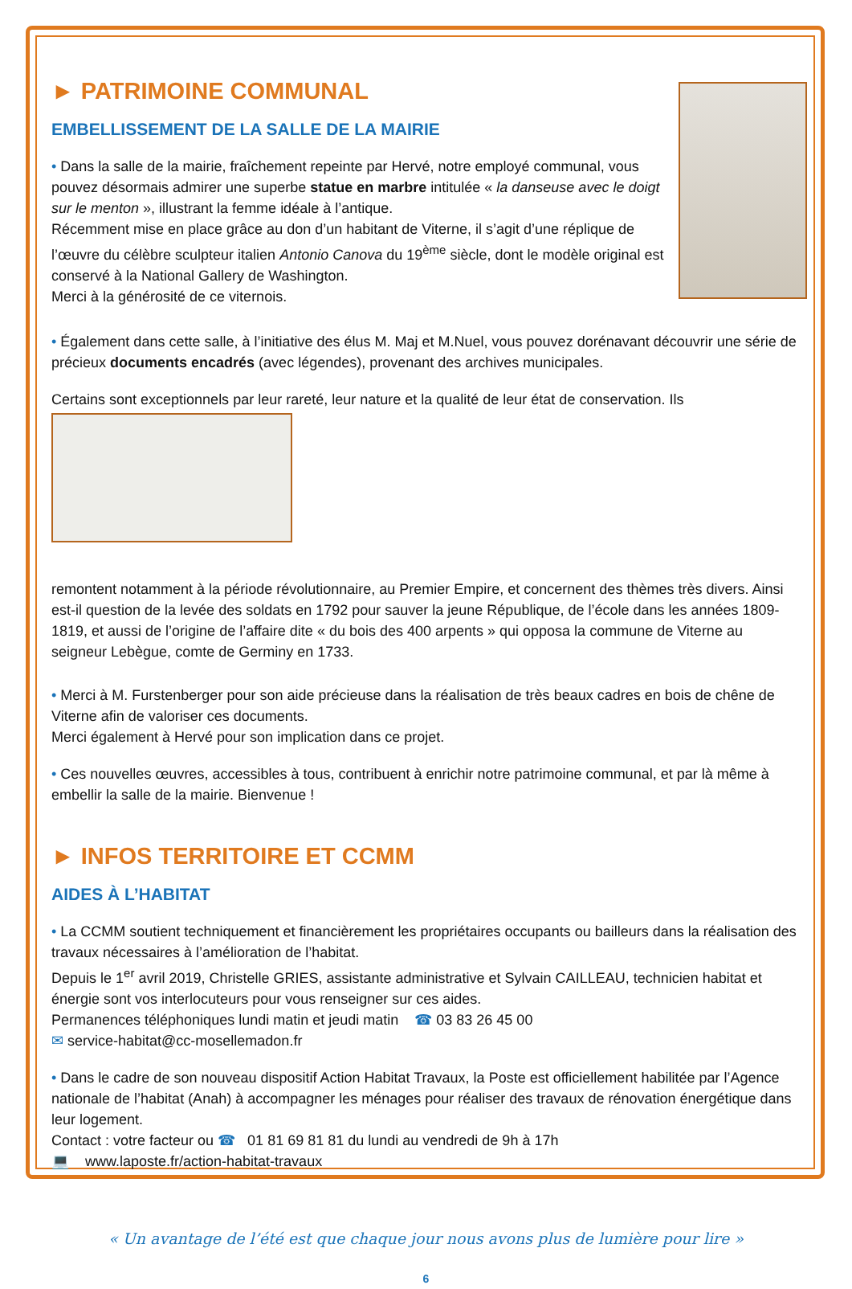► PATRIMOINE COMMUNAL
EMBELLISSEMENT DE LA SALLE DE LA MAIRIE
• Dans la salle de la mairie, fraîchement repeinte par Hervé, notre employé communal, vous pouvez désormais admirer une superbe statue en marbre intitulée « la danseuse avec le doigt sur le menton », illustrant la femme idéale à l’antique.
Récemment mise en place grâce au don d’un habitant de Viterne, il s’agit d’une réplique de l’œuvre du célèbre sculpteur italien Antonio Canova du 19<sup>ème</sup> siècle, dont le modèle original est conservé à la National Gallery de Washington.
Merci à la générosité de ce viternois.
• Également dans cette salle, à l’initiative des élus M. Maj et M.Nuel, vous pouvez dorénavant découvrir une série de précieux documents encadrés (avec légendes), provenant des archives municipales.
Certains sont exceptionnels par leur rareté, leur nature et la qualité de leur état de conservation. Ils
remontent notamment à la période révolutionnaire, au Premier Empire, et concernent des thèmes très divers. Ainsi est-il question de la levée des soldats en 1792 pour sauver la jeune République, de l’école dans les années 1809-1819, et aussi de l’origine de l’affaire dite « du bois des 400 arpents » qui opposa la commune de Viterne au seigneur Lebègue, comte de Germiny en 1733.
• Merci à M. Furstenberger pour son aide précieuse dans la réalisation de très beaux cadres en bois de chêne de Viterne afin de valoriser ces documents.
Merci également à Hervé pour son implication dans ce projet.
• Ces nouvelles œuvres, accessibles à tous, contribuent à enrichir notre patrimoine communal, et par là même à embellir la salle de la mairie. Bienvenue !
► INFOS TERRITOIRE ET CCMM
AIDES À L’HABITAT
• La CCMM soutient techniquement et financièrement les propriétaires occupants ou bailleurs dans la réalisation des travaux nécessaires à l’amélioration de l’habitat.
Depuis le 1<sup>er</sup> avril 2019, Christelle GRIES, assistante administrative et Sylvain CAILLEAU, technicien habitat et énergie sont vos interlocuteurs pour vous renseigner sur ces aides.
Permanences téléphoniques lundi matin et jeudi matin ☎ 03 83 26 45 00
✉ service-habitat@cc-mosellemadon.fr
• Dans le cadre de son nouveau dispositif Action Habitat Travaux, la Poste est officiellement habilitée par l’Agence nationale de l’habitat (Anah) à accompagner les ménages pour réaliser des travaux de rénovation énergétique dans leur logement.
Contact : votre facteur ou ☎ 01 81 69 81 81 du lundi au vendredi de 9h à 17h
💻 www.laposte.fr/action-habitat-travaux
« Un avantage de l’été est que chaque jour nous avons plus de lumière pour lire »
6